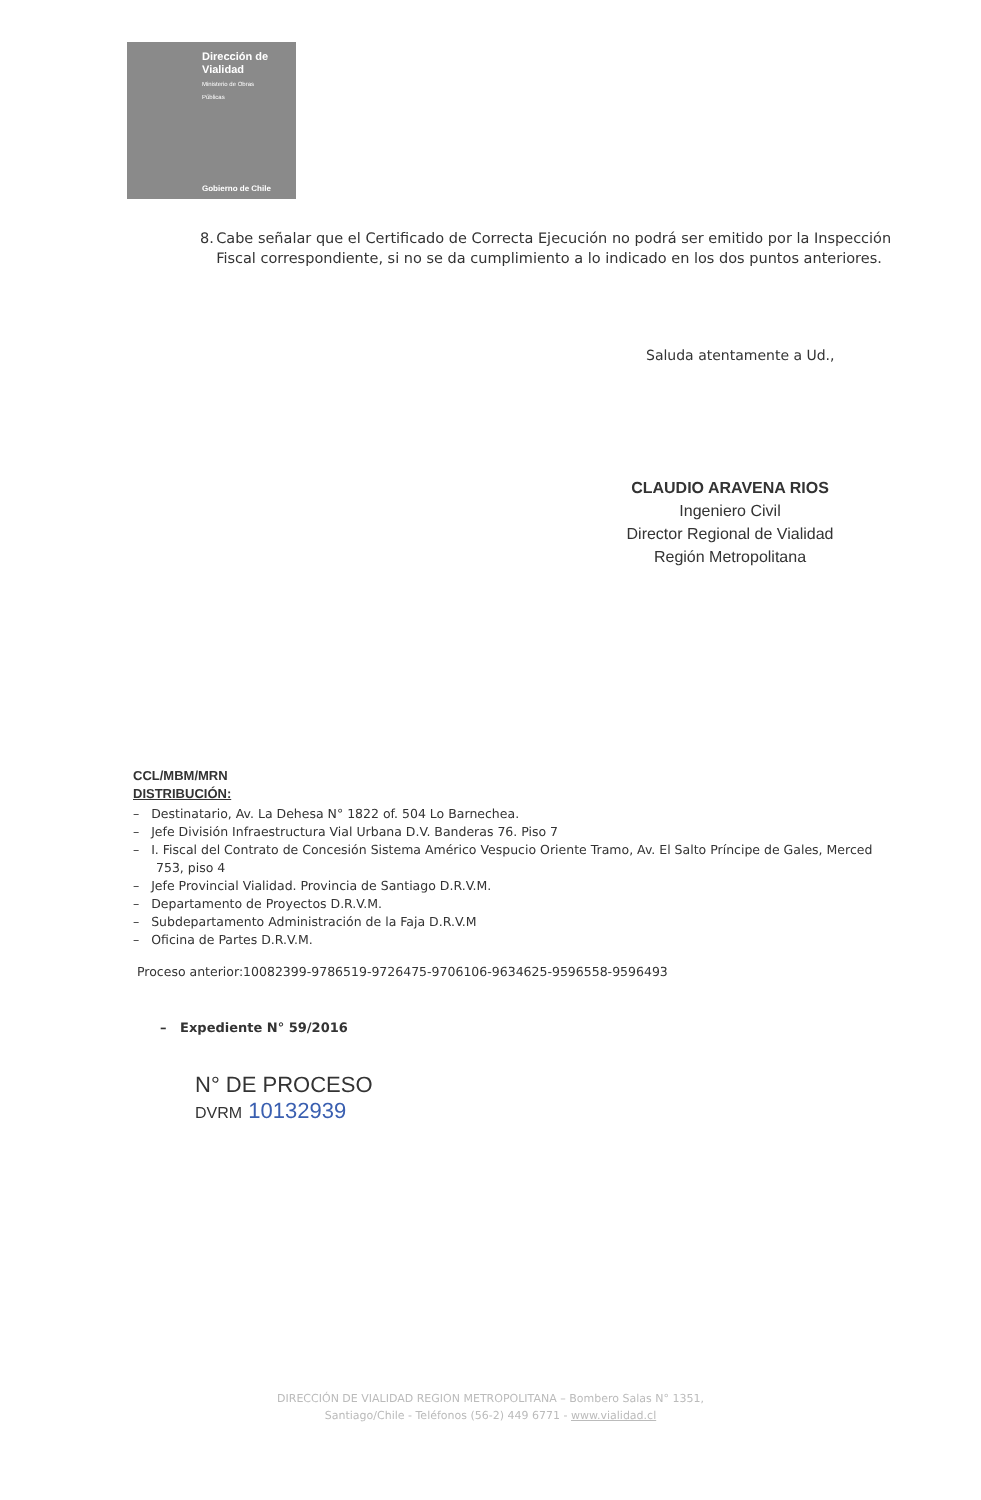Dirección de
Vialidad
Ministerio de Obras
Públicas
Gobierno de Chile
8. Cabe señalar que el Certificado de Correcta Ejecución no podrá ser emitido por la Inspección Fiscal correspondiente, si no se da cumplimiento a lo indicado en los dos puntos anteriores.
Saluda atentamente a Ud.,
CLAUDIO ARAVENA RIOS
Ingeniero Civil
Director Regional de Vialidad
Región Metropolitana
CCL/MBM/MRN
DISTRIBUCIÓN:
– Destinatario, Av. La Dehesa N° 1822 of. 504 Lo Barnechea.
– Jefe División Infraestructura Vial Urbana D.V. Banderas 76. Piso 7
– I. Fiscal del Contrato de Concesión Sistema Américo Vespucio Oriente Tramo, Av. El Salto Príncipe de Gales, Merced 753, piso 4
– Jefe Provincial Vialidad. Provincia de Santiago D.R.V.M.
– Departamento de Proyectos D.R.V.M.
– Subdepartamento Administración de la Faja D.R.V.M
– Oficina de Partes D.R.V.M.
Proceso anterior:10082399-9786519-9726475-9706106-9634625-9596558-9596493
– Expediente N° 59/2016
N° DE PROCESO
DVRM 10132939
DIRECCIÓN DE VIALIDAD REGION METROPOLITANA – Bombero Salas N° 1351,
Santiago/Chile - Teléfonos (56-2) 449 6771 - www.vialidad.cl